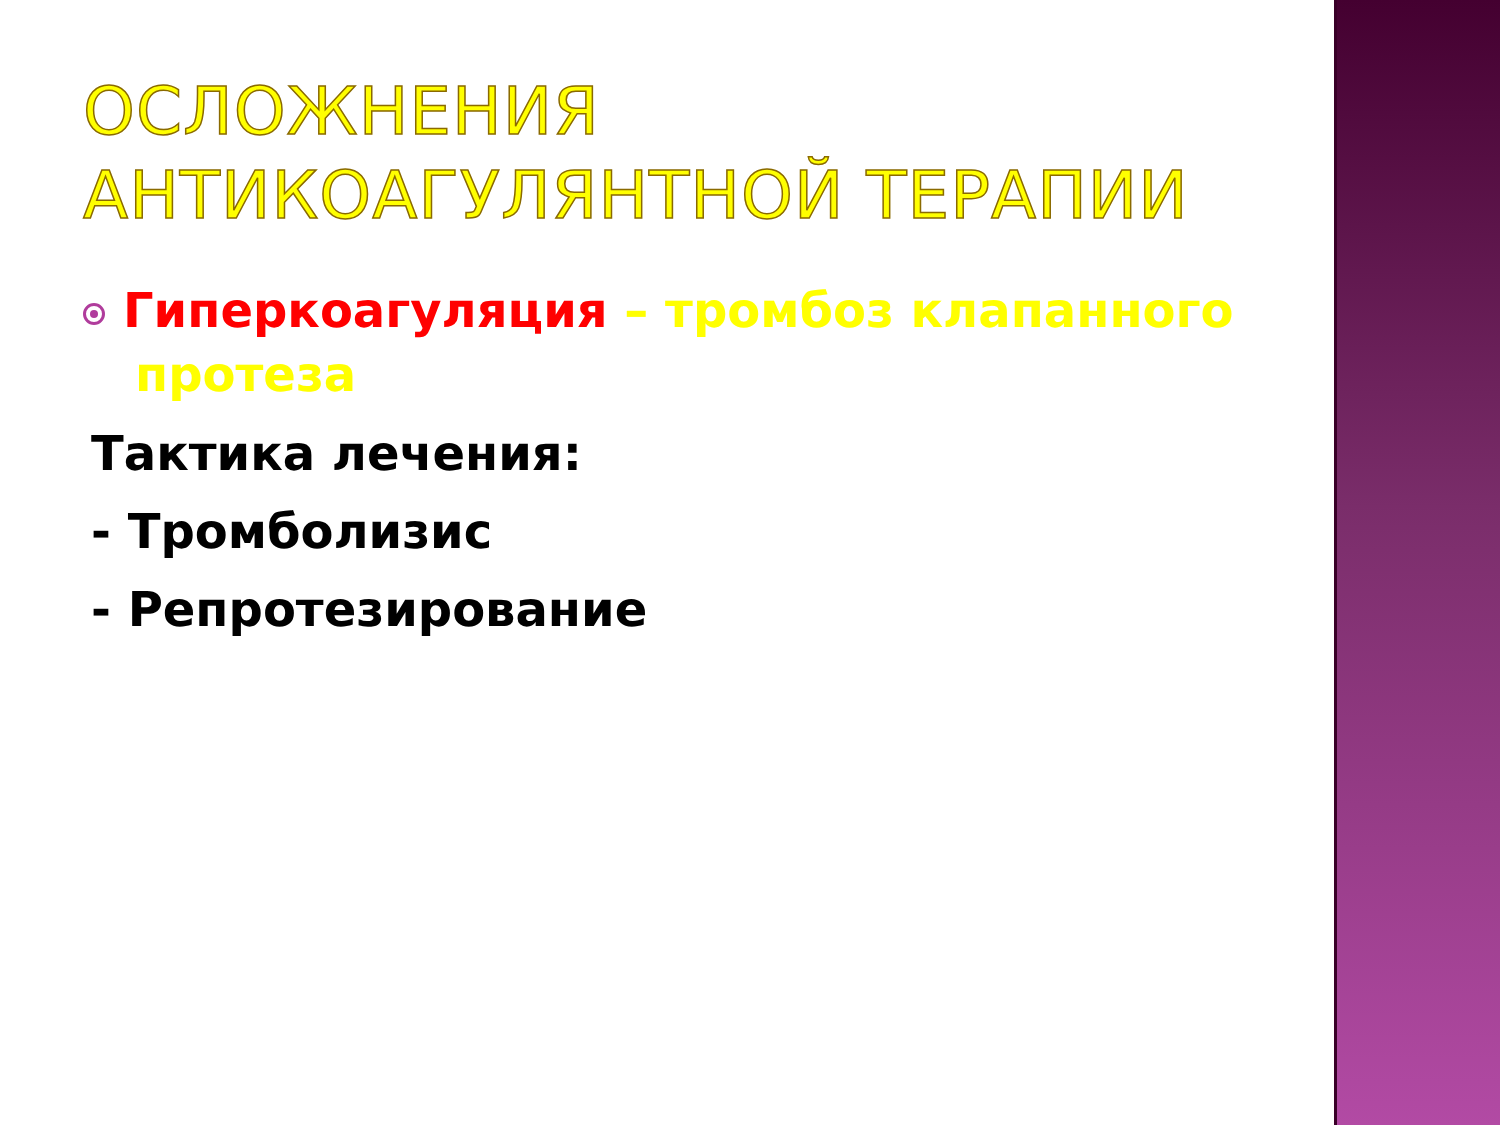ОСЛОЖНЕНИЯ АНТИКОАГУЛЯНТНОЙ ТЕРАПИИ
Гиперкоагуляция – тромбоз клапанного протеза
Тактика лечения:
- Тромболизис
- Репротезирование